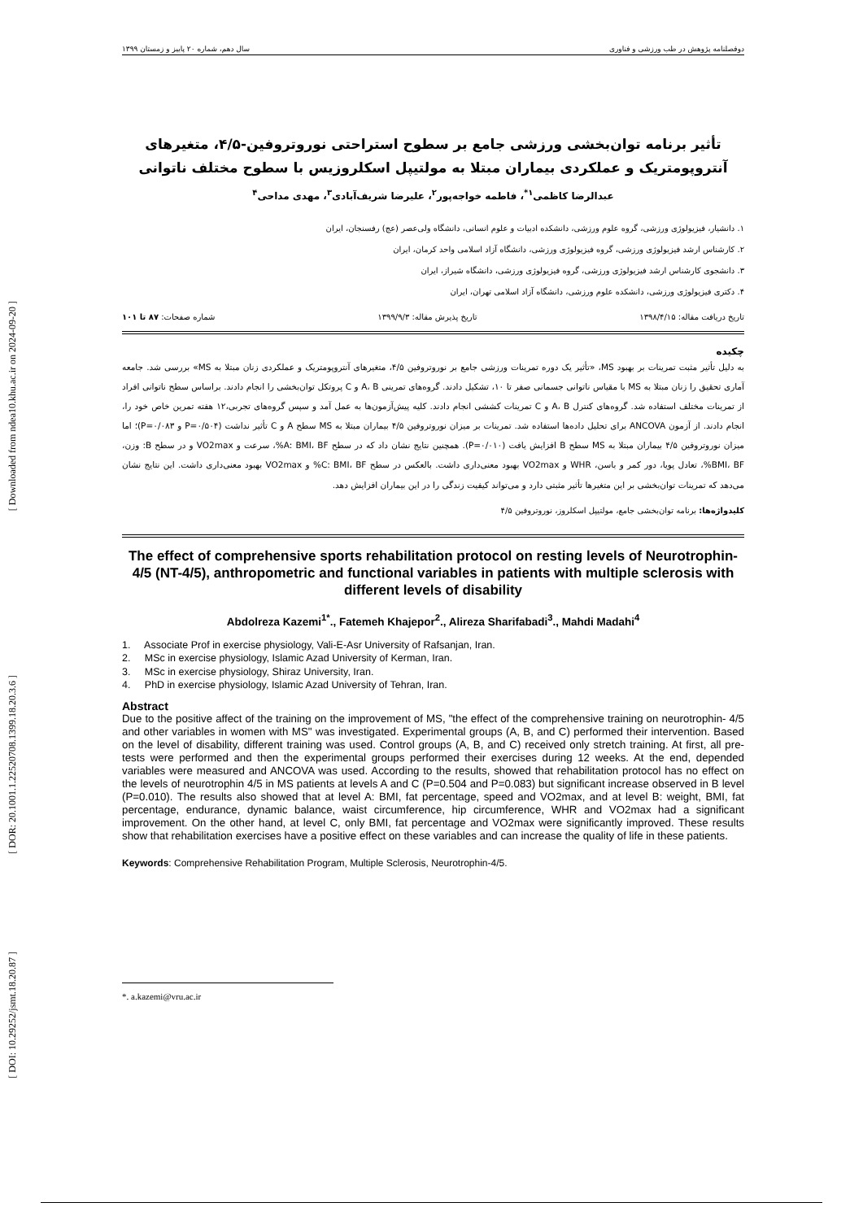[ Downloaded from ndea10.khu.ac.ir on 2024-09-20 ]
[ DOR: 20.1001.1.22520708.1399.18.20.3.6 ]
[ DOI: 10.29252/jsmt.18.20.87 ]
دوفصلنامه پژوهش در طب ورزشی و فناوری سال دهم، شماره ۲۰ پاییز و زمستان ۱۳۹۹
تأثیر برنامه توان‌بخشی ورزشی جامع بر سطوح استراحتی نوروتروفین-۴/۵، متغیرهای آنتروپومتریک و عملکردی بیماران مبتلا به مولتیپل اسکلروزیس با سطوح مختلف ناتوانی
عبدالرضا کاظمی<sup>۱*</sup>، فاطمه خواجه‌پور<sup>۲</sup>، علیرضا شریف‌آبادی<sup>۳</sup>، مهدی مداحی<sup>۴</sup>
۱. دانشیار، فیزیولوژی ورزشی، گروه علوم ورزشی، دانشکده ادبیات و علوم انسانی، دانشگاه ولی‌عصر (عج) رفسنجان، ایران
۲. کارشناس ارشد فیزیولوژی ورزشی، گروه فیزیولوژی ورزشی، دانشگاه آزاد اسلامی واحد کرمان، ایران
۳. دانشجوی کارشناس ارشد فیزیولوژی ورزشی، گروه فیزیولوژی ورزشی، دانشگاه شیراز، ایران
۴. دکتری فیزیولوژی ورزشی، دانشکده علوم ورزشی، دانشگاه آزاد اسلامی تهران، ایران
تاریخ دریافت مقاله: ۱۳۹۸/۴/۱۵ تاریخ پذیرش مقاله: ۱۳۹۹/۹/۳ شماره صفحات: ۸۷ تا ۱۰۱
چکیده
به دلیل تأثیر مثبت تمرینات بر بهبود MS، «تأثیر یک دوره تمرینات ورزشی جامع بر نوروتروفین ۴/۵، متغیرهای آنتروپومتریک و عملکردی زنان مبتلا به MS» بررسی شد. جامعه آماری تحقیق را زنان مبتلا به MS با مقیاس ناتوانی جسمانی صفر تا ۱۰، تشکیل دادند. گروه‌های تمرینی A، B و C پروتکل توان‌بخشی را انجام دادند. براساس سطح ناتوانی افراد از تمرینات مختلف استفاده شد. گروه‌های کنترل A، B و C تمرینات کششی انجام دادند. کلیه پیش‌آزمون‌ها به عمل آمد و سپس گروه‌های تجربی،۱۲ هفته تمرین خاص خود را، انجام دادند. از آزمون ANCOVA برای تحلیل داده‌ها استفاده شد. تمرینات بر میزان نوروتروفین ۴/۵ بیماران مبتلا به MS سطح A و C تأثیر نداشت (P=۰/۵۰۴ و P=۰/۰۸۳)؛ اما میزان نوروتروفین ۴/۵ بیماران مبتلا به MS سطح B افزایش یافت (P=۰/۰۱۰). همچنین نتایج نشان داد که در سطح A: BMI، BF%، سرعت و VO2max و در سطح B: وزن، BMI، BF%، تعادل پویا، دور کمر و باسن، WHR و VO2max بهبود معنی‌داری داشت. بالعکس در سطح C: BMI، BF% و VO2max بهبود معنی‌داری داشت. این نتایج نشان می‌دهد که تمرینات توان‌بخشی بر این متغیرها تأثیر مثبتی دارد و می‌تواند کیفیت زندگی را در این بیماران افزایش دهد.
کلیدواژه‌ها: برنامه توان‌بخشی جامع، مولتیپل اسکلروز، نوروتروفین ۴/۵
The effect of comprehensive sports rehabilitation protocol on resting levels of Neurotrophin-4/5 (NT-4/5), anthropometric and functional variables in patients with multiple sclerosis with different levels of disability
Abdolreza Kazemi<sup>1*</sup>., Fatemeh Khajepor<sup>2</sup>., Alireza Sharifabadi<sup>3</sup>., Mahdi Madahi<sup>4</sup>
1. Associate Prof in exercise physiology, Vali-E-Asr University of Rafsanjan, Iran.
2. MSc in exercise physiology, Islamic Azad University of Kerman, Iran.
3. MSc in exercise physiology, Shiraz University, Iran.
4. PhD in exercise physiology, Islamic Azad University of Tehran, Iran.
Abstract
Due to the positive affect of the training on the improvement of MS, "the effect of the comprehensive training on neurotrophin- 4/5 and other variables in women with MS" was investigated. Experimental groups (A, B, and C) performed their intervention. Based on the level of disability, different training was used. Control groups (A, B, and C) received only stretch training. At first, all pre-tests were performed and then the experimental groups performed their exercises during 12 weeks. At the end, depended variables were measured and ANCOVA was used. According to the results, showed that rehabilitation protocol has no effect on the levels of neurotrophin 4/5 in MS patients at levels A and C (P=0.504 and P=0.083) but significant increase observed in B level (P=0.010). The results also showed that at level A: BMI, fat percentage, speed and VO2max, and at level B: weight, BMI, fat percentage, endurance, dynamic balance, waist circumference, hip circumference, WHR and VO2max had a significant improvement. On the other hand, at level C, only BMI, fat percentage and VO2max were significantly improved. These results show that rehabilitation exercises have a positive effect on these variables and can increase the quality of life in these patients.
Keywords: Comprehensive Rehabilitation Program, Multiple Sclerosis, Neurotrophin-4/5.
*. a.kazemi@vru.ac.ir